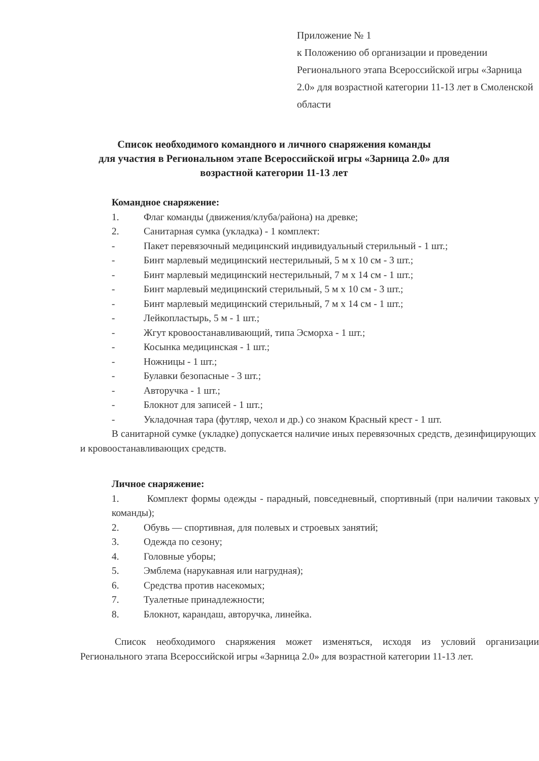Приложение № 1
к Положению об организации и проведении Регионального этапа Всероссийской игры «Зарница 2.0» для возрастной категории 11-13 лет в Смоленской области
Список необходимого командного и личного снаряжения команды
для участия в Региональном этапе Всероссийской игры «Зарница 2.0» для
возрастной категории 11-13 лет
Командное снаряжение:
1. Флаг команды (движения/клуба/района) на древке;
2. Санитарная сумка (укладка) - 1 комплект:
- Пакет перевязочный медицинский индивидуальный стерильный - 1 шт.;
- Бинт марлевый медицинский нестерильный, 5 м x 10 см - 3 шт.;
- Бинт марлевый медицинский нестерильный, 7 м x 14 см - 1 шт.;
- Бинт марлевый медицинский стерильный, 5 м x 10 см - 3 шт.;
- Бинт марлевый медицинский стерильный, 7 м x 14 см - 1 шт.;
- Лейкопластырь, 5 м - 1 шт.;
- Жгут кровоостанавливающий, типа Эсморха - 1 шт.;
- Косынка медицинская - 1 шт.;
- Ножницы - 1 шт.;
- Булавки безопасные - 3 шт.;
- Авторучка - 1 шт.;
- Блокнот для записей - 1 шт.;
- Укладочная тара (футляр, чехол и др.) со знаком Красный крест - 1 шт.
В санитарной сумке (укладке) допускается наличие иных перевязочных средств, дезинфицирующих и кровоостанавливающих средств.
Личное снаряжение:
1. Комплект формы одежды - парадный, повседневный, спортивный (при наличии таковых у команды);
2. Обувь — спортивная, для полевых и строевых занятий;
3. Одежда по сезону;
4. Головные уборы;
5. Эмблема (нарукавная или нагрудная);
6. Средства против насекомых;
7. Туалетные принадлежности;
8. Блокнот, карандаш, авторучка, линейка.
Список необходимого снаряжения может изменяться, исходя из условий организации Регионального этапа Всероссийской игры «Зарница 2.0» для возрастной категории 11-13 лет.